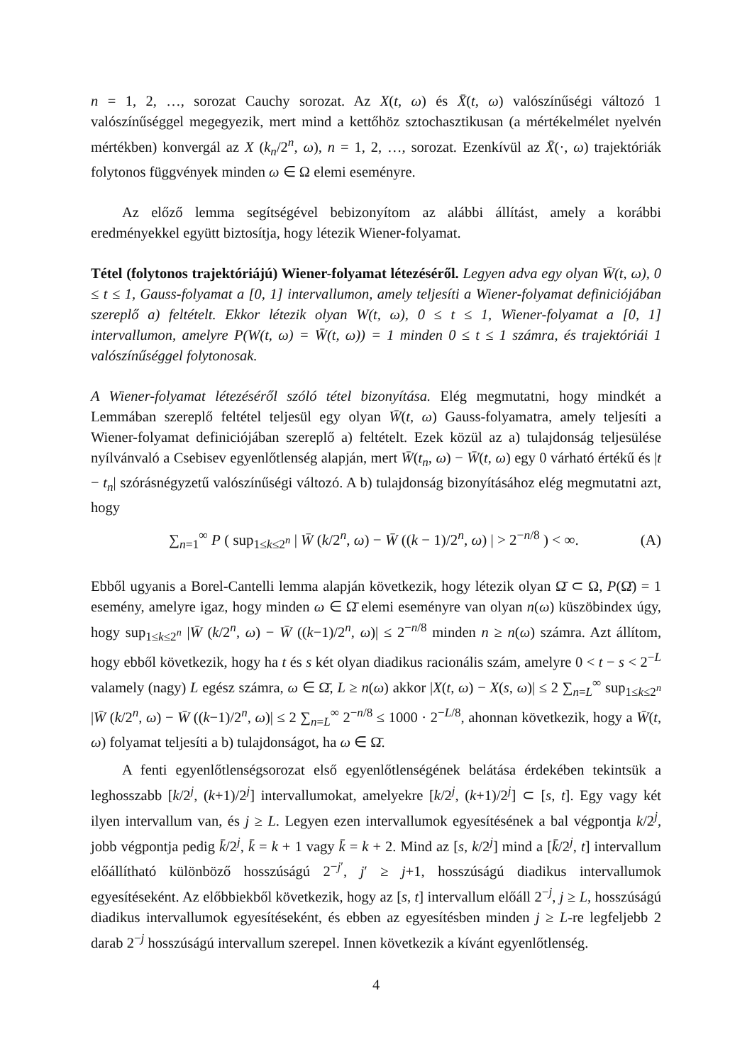n = 1, 2, …, sorozat Cauchy sorozat. Az X(t, ω) és X̄(t, ω) valószínűségi változó 1 valószínűséggel megegyezik, mert mind a kettőhöz sztochasztikusan (a mértékelmélet nyelvén mértékben) konvergál az X (k<sub>n</sub>/2<sup>n</sup>, ω), n = 1, 2, …, sorozat. Ezenkívül az X̄(·, ω) trajektóriák folytonos függvények minden ω ∈ Ω elemi eseményre.
Az előző lemma segítségével bebizonyítom az alábbi állítást, amely a korábbi eredményekkel együtt biztosítja, hogy létezik Wiener-folyamat.
Tétel (folytonos trajektóriájú) Wiener-folyamat létezéséről. Legyen adva egy olyan W̄(t, ω), 0 ≤ t ≤ 1, Gauss-folyamat a [0, 1] intervallumon, amely teljesíti a Wiener-folyamat definiciójában szereplő a) feltételt. Ekkor létezik olyan W(t, ω), 0 ≤ t ≤ 1, Wiener-folyamat a [0, 1] intervallumon, amelyre P(W(t, ω) = W̄(t, ω)) = 1 minden 0 ≤ t ≤ 1 számra, és trajektóriái 1 valószínűséggel folytonosak.
A Wiener-folyamat létezéséről szóló tétel bizonyítása. Elég megmutatni, hogy mindkét a Lemmában szereplő feltétel teljesül egy olyan W̄(t, ω) Gauss-folyamatra, amely teljesíti a Wiener-folyamat definiciójában szereplő a) feltételt. Ezek közül az a) tulajdonság teljesülése nyílvánvaló a Csebisev egyenlőtlenség alapján, mert W̄(t<sub>n</sub>, ω) − W̄(t, ω) egy 0 várható értékű és |t − t<sub>n</sub>| szórásnégyzetű valószínűségi változó. A b) tulajdonság bizonyításához elég megmutatni azt, hogy
∑<sub>n=1</sub><sup>∞</sup> P ( sup<sub>1≤k≤2<sup>n</sup></sub> | W̄ (k/2<sup>n</sup>, ω) − W̄ ((k − 1)/2<sup>n</sup>, ω) | > 2<sup>−n/8</sup> ) < ∞. (A)
Ebből ugyanis a Borel-Cantelli lemma alapján következik, hogy létezik olyan Ω̄ ⊂ Ω, P(Ω̄) = 1 esemény, amelyre igaz, hogy minden ω ∈ Ω̄ elemi eseményre van olyan n(ω) küszöbindex úgy, hogy sup<sub>1≤k≤2<sup>n</sup></sub> |W̄ (k/2<sup>n</sup>, ω) − W̄ ((k−1)/2<sup>n</sup>, ω)| ≤ 2<sup>−n/8</sup> minden n ≥ n(ω) számra. Azt állítom, hogy ebből következik, hogy ha t és s két olyan diadikus racionális szám, amelyre 0 < t − s < 2<sup>−L</sup> valamely (nagy) L egész számra, ω ∈ Ω̄, L ≥ n(ω) akkor |X(t, ω) − X(s, ω)| ≤ 2 ∑<sub>n=L</sub><sup>∞</sup> sup<sub>1≤k≤2<sup>n</sup></sub> |W̄ (k/2<sup>n</sup>, ω) − W̄ ((k−1)/2<sup>n</sup>, ω)| ≤ 2 ∑<sub>n=L</sub><sup>∞</sup> 2<sup>−n/8</sup> ≤ 1000 · 2<sup>−L/8</sup>, ahonnan következik, hogy a W̄(t, ω) folyamat teljesíti a b) tulajdonságot, ha ω ∈ Ω̄.
A fenti egyenlőtlenségsorozat első egyenlőtlenségének belátása érdekében tekintsük a leghosszabb [k/2<sup>j</sup>, (k+1)/2<sup>j</sup>] intervallumokat, amelyekre [k/2<sup>j</sup>, (k+1)/2<sup>j</sup>] ⊂ [s, t]. Egy vagy két ilyen intervallum van, és j ≥ L. Legyen ezen intervallumok egyesítésének a bal végpontja k/2<sup>j</sup>, jobb végpontja pedig k̄/2<sup>j</sup>, k̄ = k + 1 vagy k̄ = k + 2. Mind az [s, k/2<sup>j</sup>] mind a [k̄/2<sup>j</sup>, t] intervallum előállítható különböző hosszúságú 2<sup>−j′</sup>, j′ ≥ j+1, hosszúságú diadikus intervallumok egyesítéseként. Az előbbiekből következik, hogy az [s, t] intervallum előáll 2<sup>−j</sup>, j ≥ L, hosszúságú diadikus intervallumok egyesítéseként, és ebben az egyesítésben minden j ≥ L-re legfeljebb 2 darab 2<sup>−j</sup> hosszúságú intervallum szerepel. Innen következik a kívánt egyenlőtlenség.
4